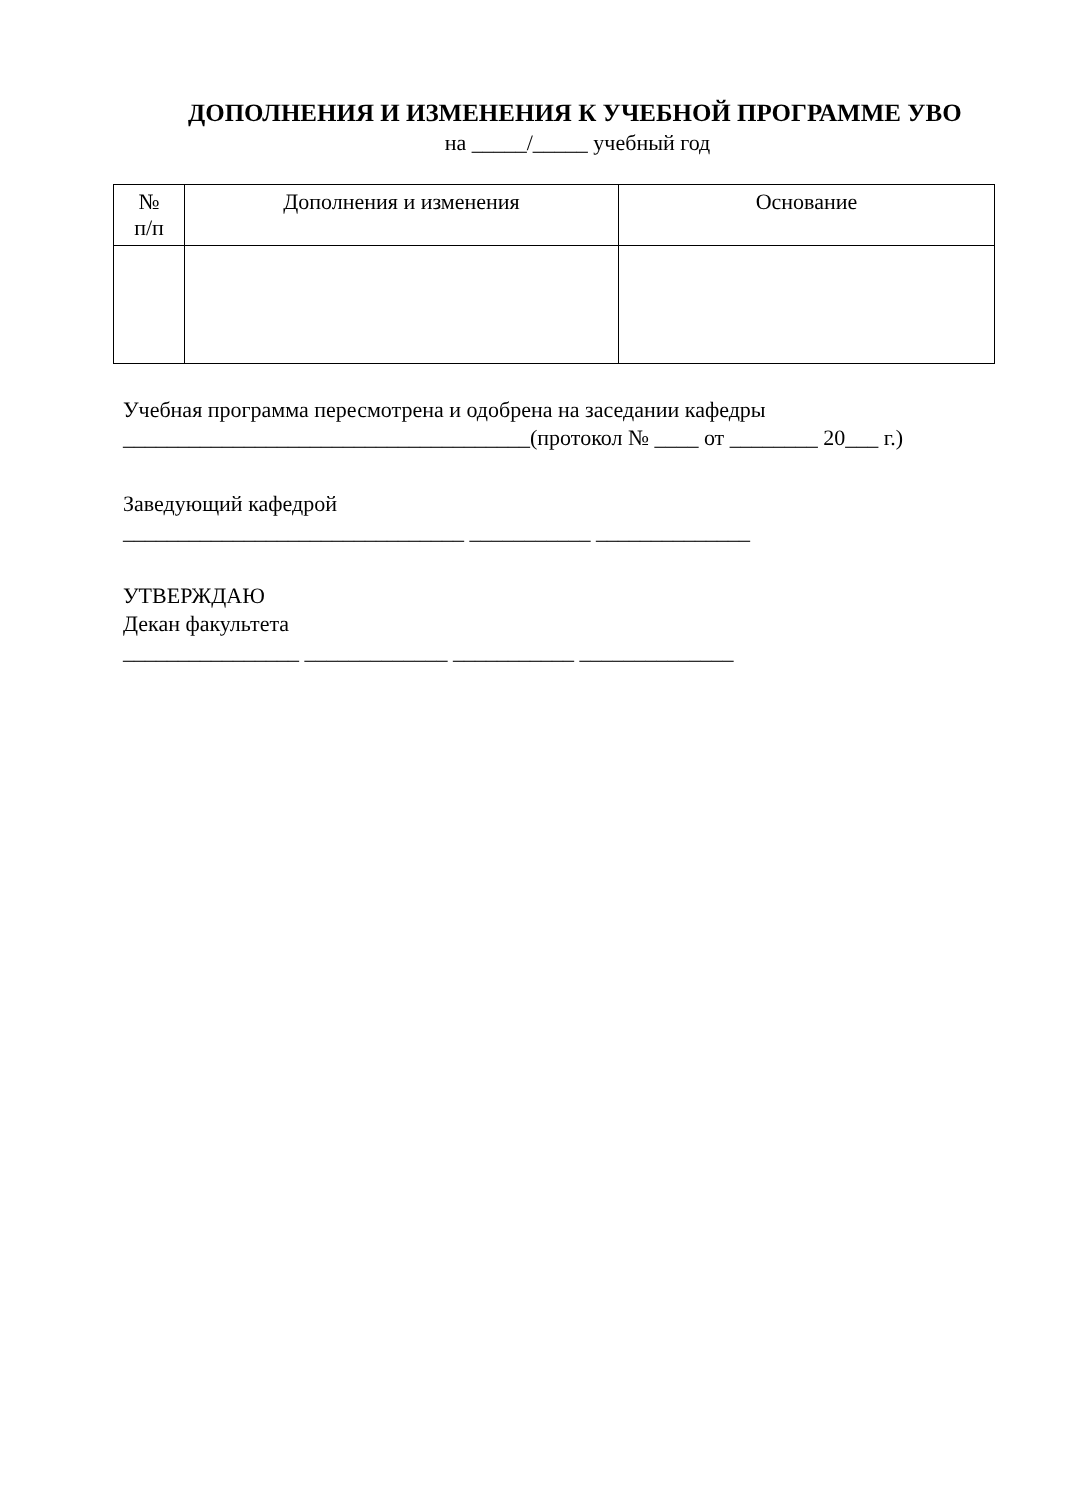ДОПОЛНЕНИЯ И ИЗМЕНЕНИЯ К УЧЕБНОЙ ПРОГРАММЕ УВО
на _____/_____ учебный год
| № п/п | Дополнения и изменения | Основание |
| --- | --- | --- |
Учебная программа пересмотрена и одобрена на заседании кафедры
_____________________________________(протокол № ____ от ________ 20___ г.)
Заведующий кафедрой
_______________________________ ___________ ______________
УТВЕРЖДАЮ
Декан факультета
________________ _____________ ___________ ______________